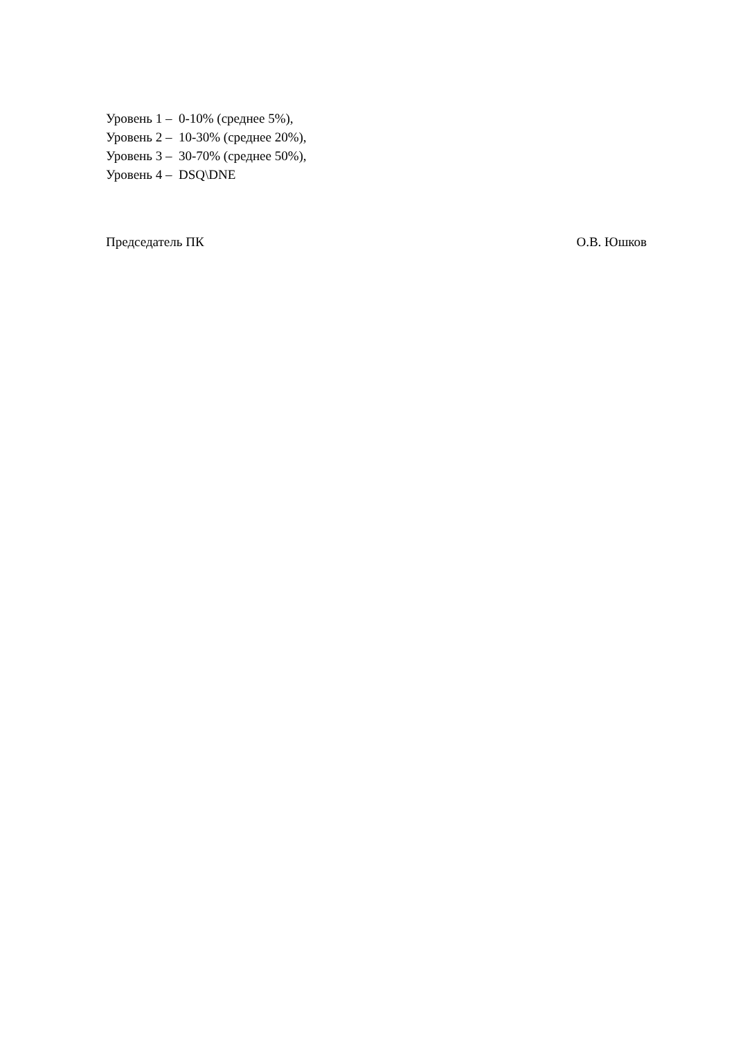Уровень 1 – 0-10% (среднее 5%),
Уровень 2 – 10-30% (среднее 20%),
Уровень 3 – 30-70% (среднее 50%),
Уровень 4 – DSQ\DNE
Председатель ПК О.В. Юшков